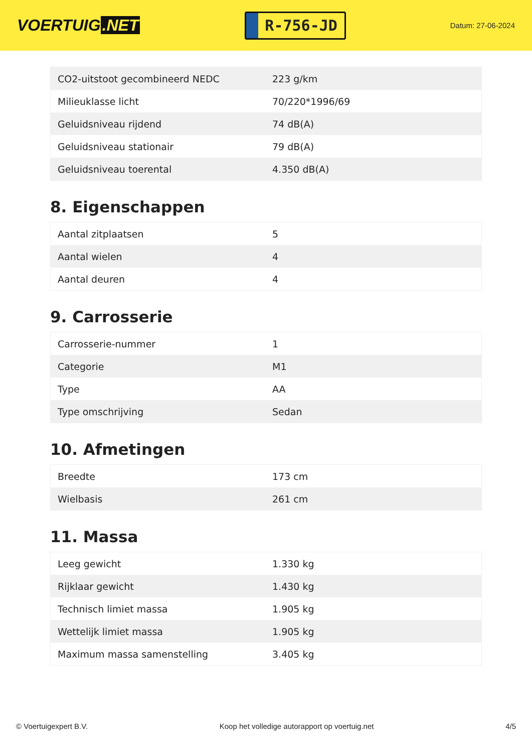VOERTUIG.NET
R-756-JD
Datum: 27-06-2024
| CO2-uitstoot gecombineerd NEDC | 223 g/km |
| Milieuklasse licht | 70/220*1996/69 |
| Geluidsniveau rijdend | 74 dB(A) |
| Geluidsniveau stationair | 79 dB(A) |
| Geluidsniveau toerental | 4.350 dB(A) |
8. Eigenschappen
| Aantal zitplaatsen | 5 |
| Aantal wielen | 4 |
| Aantal deuren | 4 |
9. Carrosserie
| Carrosserie-nummer | 1 |
| Categorie | M1 |
| Type | AA |
| Type omschrijving | Sedan |
10. Afmetingen
| Breedte | 173 cm |
| Wielbasis | 261 cm |
11. Massa
| Leeg gewicht | 1.330 kg |
| Rijklaar gewicht | 1.430 kg |
| Technisch limiet massa | 1.905 kg |
| Wettelijk limiet massa | 1.905 kg |
| Maximum massa samenstelling | 3.405 kg |
© Voertuigexpert B.V. Koop het volledige autorapport op voertuig.net 4/5